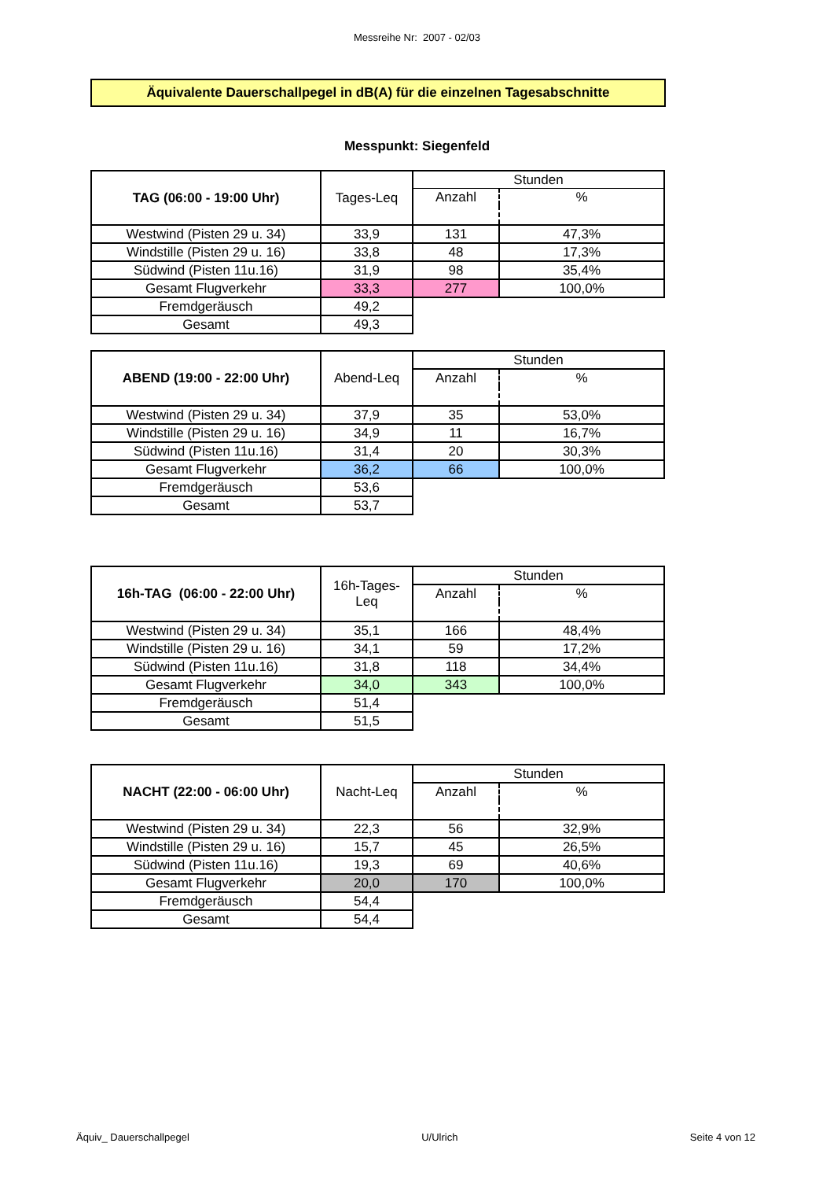Messreihe Nr: 2007 - 02/03
Äquivalente Dauerschallpegel in dB(A) für die einzelnen Tagesabschnitte
Messpunkt: Siegenfeld
| TAG (06:00 - 19:00 Uhr) | Tages-Leq | Stunden | |
| | | Anzahl | % |
| Westwind (Pisten 29 u. 34) | 33,9 | 131 | 47,3% |
| Windstille (Pisten 29 u. 16) | 33,8 | 48 | 17,3% |
| Südwind (Pisten 11u.16) | 31,9 | 98 | 35,4% |
| Gesamt Flugverkehr | 33,3 | 277 | 100,0% |
| Fremdgeräusch | 49,2 | | |
| Gesamt | 49,3 | | |
| ABEND (19:00 - 22:00 Uhr) | Abend-Leq | Stunden | |
| | | Anzahl | % |
| Westwind (Pisten 29 u. 34) | 37,9 | 35 | 53,0% |
| Windstille (Pisten 29 u. 16) | 34,9 | 11 | 16,7% |
| Südwind (Pisten 11u.16) | 31,4 | 20 | 30,3% |
| Gesamt Flugverkehr | 36,2 | 66 | 100,0% |
| Fremdgeräusch | 53,6 | | |
| Gesamt | 53,7 | | |
| 16h-TAG (06:00 - 22:00 Uhr) | 16h-Tages- Leq | Stunden | |
| | | Anzahl | % |
| Westwind (Pisten 29 u. 34) | 35,1 | 166 | 48,4% |
| Windstille (Pisten 29 u. 16) | 34,1 | 59 | 17,2% |
| Südwind (Pisten 11u.16) | 31,8 | 118 | 34,4% |
| Gesamt Flugverkehr | 34,0 | 343 | 100,0% |
| Fremdgeräusch | 51,4 | | |
| Gesamt | 51,5 | | |
| NACHT (22:00 - 06:00 Uhr) | Nacht-Leq | Stunden | |
| | | Anzahl | % |
| Westwind (Pisten 29 u. 34) | 22,3 | 56 | 32,9% |
| Windstille (Pisten 29 u. 16) | 15,7 | 45 | 26,5% |
| Südwind (Pisten 11u.16) | 19,3 | 69 | 40,6% |
| Gesamt Flugverkehr | 20,0 | 170 | 100,0% |
| Fremdgeräusch | 54,4 | | |
| Gesamt | 54,4 | | |
Äquiv_ Dauerschallpegel U/Ulrich Seite 4 von 12